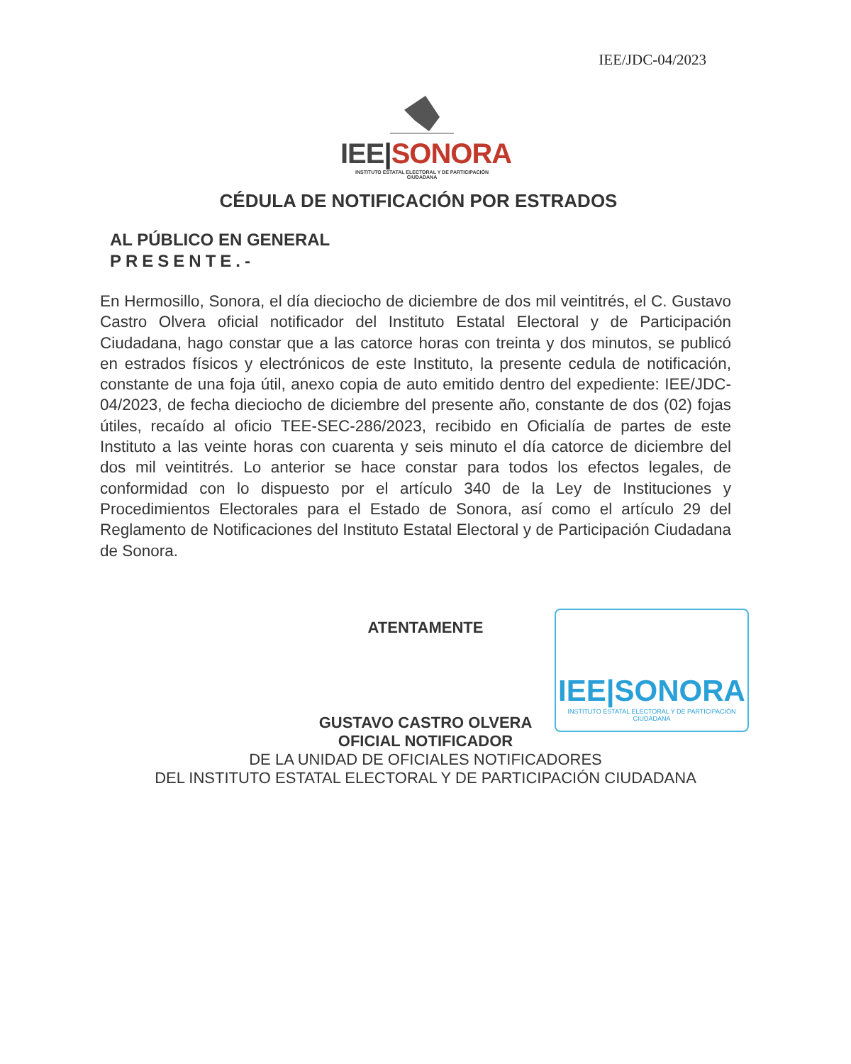IEE/JDC-04/2023
IEE|SONORA
INSTITUTO ESTATAL ELECTORAL Y DE PARTICIPACIÓN CIUDADANA
CÉDULA DE NOTIFICACIÓN POR ESTRADOS
AL PÚBLICO EN GENERAL
PRESENTE.-
En Hermosillo, Sonora, el día dieciocho de diciembre de dos mil veintitrés, el C. Gustavo Castro Olvera oficial notificador del Instituto Estatal Electoral y de Participación Ciudadana, hago constar que a las catorce horas con treinta y dos minutos, se publicó en estrados físicos y electrónicos de este Instituto, la presente cedula de notificación, constante de una foja útil, anexo copia de auto emitido dentro del expediente: IEE/JDC-04/2023, de fecha dieciocho de diciembre del presente año, constante de dos (02) fojas útiles, recaído al oficio TEE-SEC-286/2023, recibido en Oficialía de partes de este Instituto a las veinte horas con cuarenta y seis minuto el día catorce de diciembre del dos mil veintitrés. Lo anterior se hace constar para todos los efectos legales, de conformidad con lo dispuesto por el artículo 340 de la Ley de Instituciones y Procedimientos Electorales para el Estado de Sonora, así como el artículo 29 del Reglamento de Notificaciones del Instituto Estatal Electoral y de Participación Ciudadana de Sonora.
IEE|SONORA
INSTITUTO ESTATAL ELECTORAL Y DE PARTICIPACIÓN CIUDADANA
ATENTAMENTE
GUSTAVO CASTRO OLVERA
OFICIAL NOTIFICADOR
DE LA UNIDAD DE OFICIALES NOTIFICADORES
DEL INSTITUTO ESTATAL ELECTORAL Y DE PARTICIPACIÓN CIUDADANA